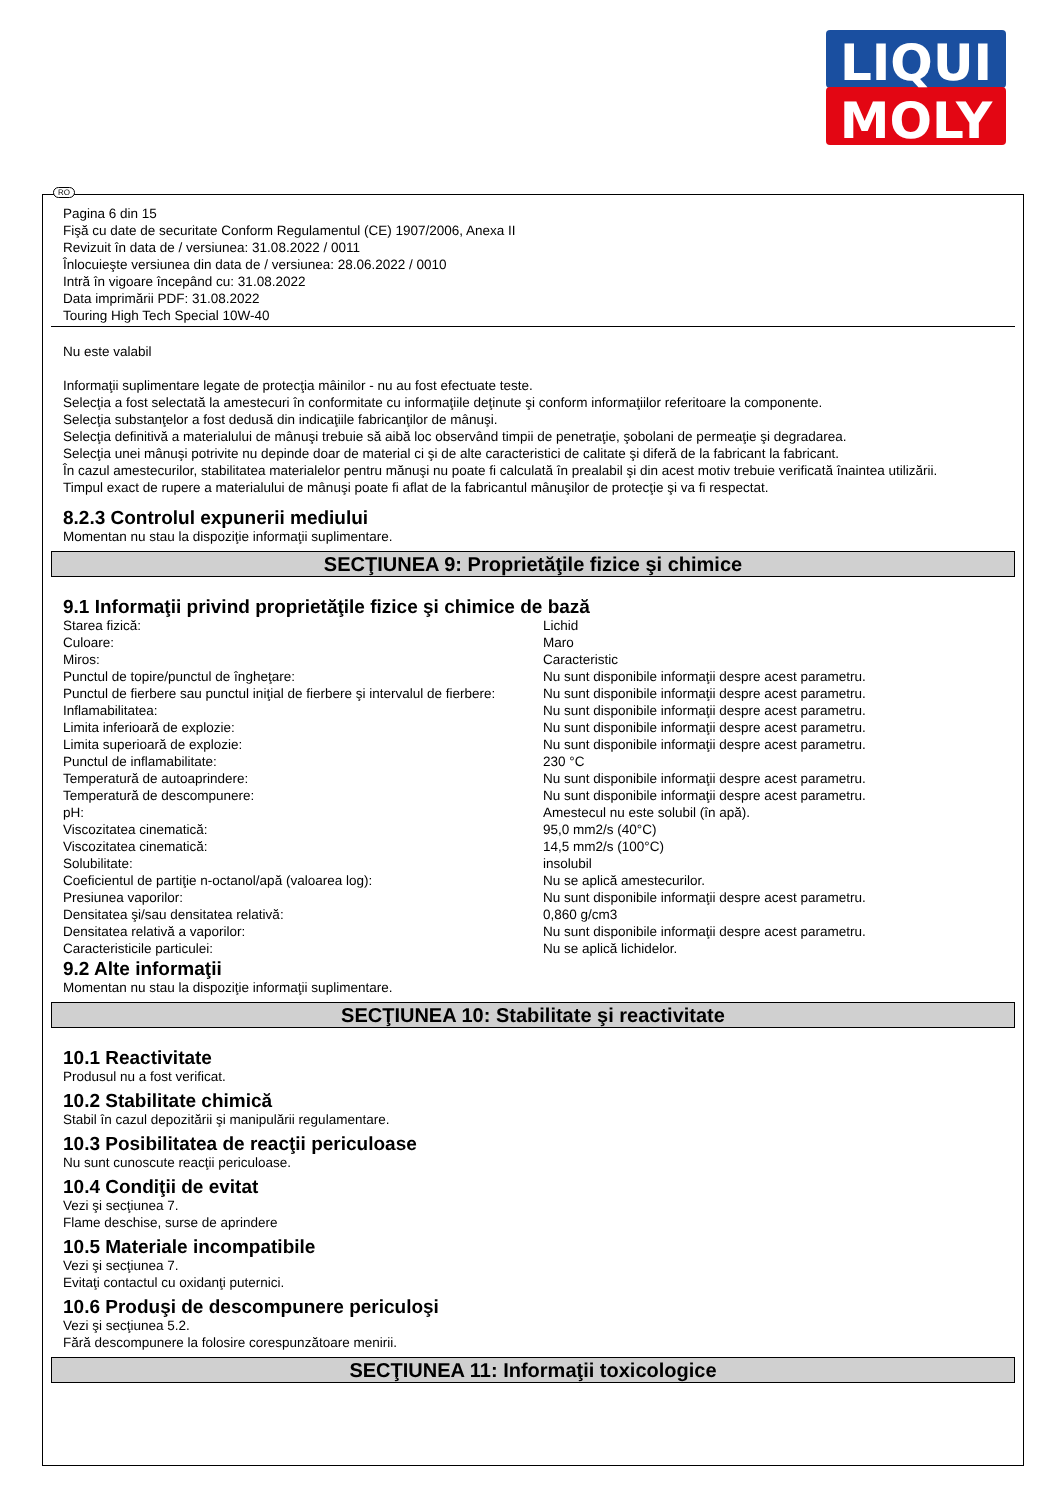LIQUI
MOLY
RO
Pagina 6 din 15
Fişă cu date de securitate Conform Regulamentul (CE) 1907/2006, Anexa II
Revizuit în data de / versiunea: 31.08.2022 / 0011
Înlocuieşte versiunea din data de / versiunea: 28.06.2022 / 0010
Intră în vigoare începând cu: 31.08.2022
Data imprimării PDF: 31.08.2022
Touring High Tech Special 10W-40
Nu este valabil
Informaţii suplimentare legate de protecţia mâinilor - nu au fost efectuate teste.
Selecţia a fost selectată la amestecuri în conformitate cu informaţiile deţinute şi conform informaţiilor referitoare la componente.
Selecţia substanţelor a fost dedusă din indicaţiile fabricanţilor de mânuşi.
Selecţia definitivă a materialului de mânuşi trebuie să aibă loc observând timpii de penetraţie, şobolani de permeaţie şi degradarea.
Selecţia unei mânuşi potrivite nu depinde doar de material ci şi de alte caracteristici de calitate şi diferă de la fabricant la fabricant.
În cazul amestecurilor, stabilitatea materialelor pentru mănuşi nu poate fi calculată în prealabil şi din acest motiv trebuie verificată înaintea utilizării.
Timpul exact de rupere a materialului de mânuşi poate fi aflat de la fabricantul mânuşilor de protecţie şi va fi respectat.
8.2.3 Controlul expunerii mediului
Momentan nu stau la dispoziţie informaţii suplimentare.
SECŢIUNEA 9: Proprietăţile fizice şi chimice
9.1 Informaţii privind proprietăţile fizice şi chimice de bază
| Starea fizică: | Lichid |
| Culoare: | Maro |
| Miros: | Caracteristic |
| Punctul de topire/punctul de îngheţare: | Nu sunt disponibile informaţii despre acest parametru. |
| Punctul de fierbere sau punctul iniţial de fierbere şi intervalul de fierbere: | Nu sunt disponibile informaţii despre acest parametru. |
| Inflamabilitatea: | Nu sunt disponibile informaţii despre acest parametru. |
| Limita inferioară de explozie: | Nu sunt disponibile informaţii despre acest parametru. |
| Limita superioară de explozie: | Nu sunt disponibile informaţii despre acest parametru. |
| Punctul de inflamabilitate: | 230 °C |
| Temperatură de autoaprindere: | Nu sunt disponibile informaţii despre acest parametru. |
| Temperatură de descompunere: | Nu sunt disponibile informaţii despre acest parametru. |
| pH: | Amestecul nu este solubil (în apă). |
| Viscozitatea cinematică: | 95,0 mm2/s (40°C) |
| Viscozitatea cinematică: | 14,5 mm2/s (100°C) |
| Solubilitate: | insolubil |
| Coeficientul de partiţie n-octanol/apă (valoarea log): | Nu se aplică amestecurilor. |
| Presiunea vaporilor: | Nu sunt disponibile informaţii despre acest parametru. |
| Densitatea şi/sau densitatea relativă: | 0,860 g/cm3 |
| Densitatea relativă a vaporilor: | Nu sunt disponibile informaţii despre acest parametru. |
| Caracteristicile particulei: | Nu se aplică lichidelor. |
9.2 Alte informaţii
Momentan nu stau la dispoziţie informaţii suplimentare.
SECŢIUNEA 10: Stabilitate şi reactivitate
10.1 Reactivitate
Produsul nu a fost verificat.
10.2 Stabilitate chimică
Stabil în cazul depozitării şi manipulării regulamentare.
10.3 Posibilitatea de reacţii periculoase
Nu sunt cunoscute reacţii periculoase.
10.4 Condiţii de evitat
Vezi şi secţiunea 7.
Flame deschise, surse de aprindere
10.5 Materiale incompatibile
Vezi şi secţiunea 7.
Evitaţi contactul cu oxidanţi puternici.
10.6 Produşi de descompunere periculoşi
Vezi şi secţiunea 5.2.
Fără descompunere la folosire corespunzătoare menirii.
SECŢIUNEA 11: Informaţii toxicologice